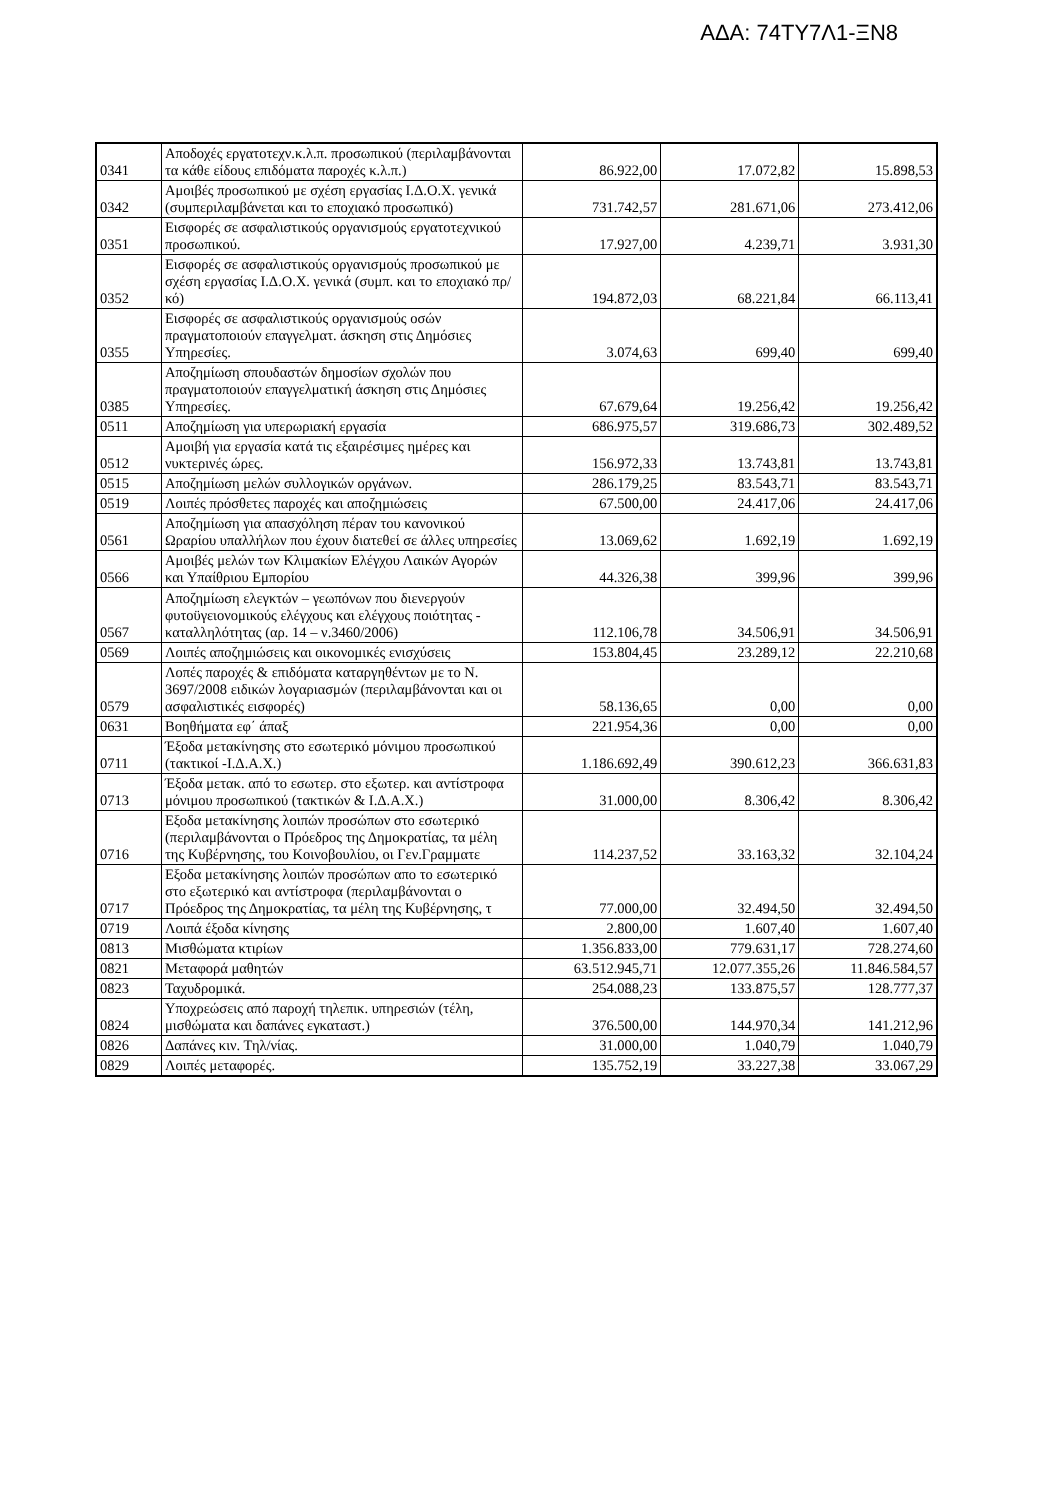ΑΔΑ: 74ΤΥ7Λ1-ΞΝ8
| 0341 | Αποδοχές εργατοτεχν.κ.λ.π. προσωπικού (περιλαμβάνονται τα κάθε είδους επιδόματα παροχές κ.λ.π.) | 86.922,00 | 17.072,82 | 15.898,53 |
| 0342 | Αμοιβές προσωπικού με σχέση εργασίας Ι.Δ.Ο.Χ. γενικά (συμπεριλαμβάνεται και το εποχιακό προσωπικό) | 731.742,57 | 281.671,06 | 273.412,06 |
| 0351 | Εισφορές σε ασφαλιστικούς οργανισμούς εργατοτεχνικού προσωπικού. | 17.927,00 | 4.239,71 | 3.931,30 |
| 0352 | Εισφορές σε ασφαλιστικούς οργανισμούς προσωπικού με σχέση εργασίας Ι.Δ.Ο.Χ. γενικά (συμπ. και το εποχιακό πρ/κό) | 194.872,03 | 68.221,84 | 66.113,41 |
| 0355 | Εισφορές σε ασφαλιστικούς οργανισμούς οσών πραγματοποιούν επαγγελματ. άσκηση στις Δημόσιες Υπηρεσίες. | 3.074,63 | 699,40 | 699,40 |
| 0385 | Αποζημίωση σπουδαστών δημοσίων σχολών που πραγματοποιούν επαγγελματική άσκηση στις Δημόσιες Υπηρεσίες. | 67.679,64 | 19.256,42 | 19.256,42 |
| 0511 | Αποζημίωση για υπερωριακή εργασία | 686.975,57 | 319.686,73 | 302.489,52 |
| 0512 | Αμοιβή για εργασία κατά τις εξαιρέσιμες ημέρες και νυκτερινές ώρες. | 156.972,33 | 13.743,81 | 13.743,81 |
| 0515 | Αποζημίωση μελών συλλογικών οργάνων. | 286.179,25 | 83.543,71 | 83.543,71 |
| 0519 | Λοιπές πρόσθετες παροχές και αποζημιώσεις | 67.500,00 | 24.417,06 | 24.417,06 |
| 0561 | Αποζημίωση για απασχόληση πέραν του κανονικού Ωραρίου υπαλλήλων που έχουν διατεθεί σε άλλες υπηρεσίες | 13.069,62 | 1.692,19 | 1.692,19 |
| 0566 | Αμοιβές μελών των Κλιμακίων Ελέγχου Λαικών Αγορών και Υπαίθριου Εμπορίου | 44.326,38 | 399,96 | 399,96 |
| 0567 | Αποζημίωση ελεγκτών – γεωπόνων που διενεργούν φυτοϋγειονομικούς ελέγχους και ελέγχους ποιότητας - καταλληλότητας (αρ. 14 – ν.3460/2006) | 112.106,78 | 34.506,91 | 34.506,91 |
| 0569 | Λοιπές αποζημιώσεις και οικονομικές ενισχύσεις | 153.804,45 | 23.289,12 | 22.210,68 |
| 0579 | Λοπές παροχές & επιδόματα καταργηθέντων με το Ν. 3697/2008 ειδικών λογαριασμών (περιλαμβάνονται και οι ασφαλιστικές εισφορές) | 58.136,65 | 0,00 | 0,00 |
| 0631 | Βοηθήματα εφ΄ άπαξ | 221.954,36 | 0,00 | 0,00 |
| 0711 | Έξοδα μετακίνησης στο εσωτερικό μόνιμου προσωπικού (τακτικοί -Ι.Δ.Α.Χ.) | 1.186.692,49 | 390.612,23 | 366.631,83 |
| 0713 | Έξοδα μετακ. από το εσωτερ. στο εξωτερ. και αντίστροφα μόνιμου προσωπικού (τακτικών & Ι.Δ.Α.Χ.) | 31.000,00 | 8.306,42 | 8.306,42 |
| 0716 | Εξοδα μετακίνησης λοιπών προσώπων στο εσωτερικό (περιλαμβάνονται ο Πρόεδρος της Δημοκρατίας, τα μέλη της Κυβέρνησης, του Κοινοβουλίου, οι Γεν.Γραμματε | 114.237,52 | 33.163,32 | 32.104,24 |
| 0717 | Εξοδα μετακίνησης λοιπών προσώπων απο το εσωτερικό στο εξωτερικό και αντίστροφα (περιλαμβάνονται ο Πρόεδρος της Δημοκρατίας, τα μέλη της Κυβέρνησης, τ | 77.000,00 | 32.494,50 | 32.494,50 |
| 0719 | Λοιπά έξοδα κίνησης | 2.800,00 | 1.607,40 | 1.607,40 |
| 0813 | Μισθώματα κτιρίων | 1.356.833,00 | 779.631,17 | 728.274,60 |
| 0821 | Μεταφορά μαθητών | 63.512.945,71 | 12.077.355,26 | 11.846.584,57 |
| 0823 | Ταχυδρομικά. | 254.088,23 | 133.875,57 | 128.777,37 |
| 0824 | Υποχρεώσεις από παροχή τηλεπικ. υπηρεσιών (τέλη, μισθώματα και δαπάνες εγκαταστ.) | 376.500,00 | 144.970,34 | 141.212,96 |
| 0826 | Δαπάνες κιν. Τηλ/νίας. | 31.000,00 | 1.040,79 | 1.040,79 |
| 0829 | Λοιπές μεταφορές. | 135.752,19 | 33.227,38 | 33.067,29 |